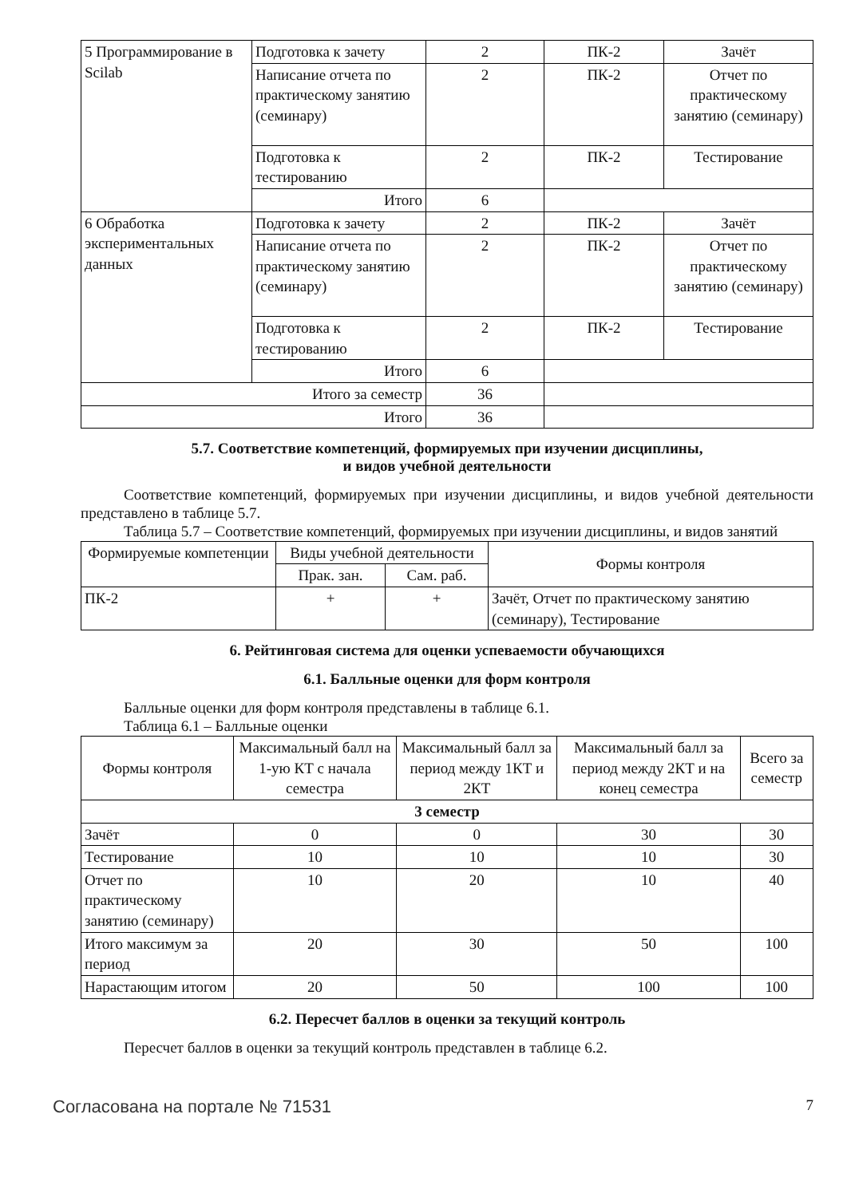| 5 Программирование в Scilab | Подготовка к зачету | 2 | ПК-2 | Зачёт |
| | Написание отчета по практическому занятию (семинару) | 2 | ПК-2 | Отчет по практическому занятию (семинару) |
| | Подготовка к тестированию | 2 | ПК-2 | Тестирование |
| | Итого | 6 | | |
| 6 Обработка экспериментальных данных | Подготовка к зачету | 2 | ПК-2 | Зачёт |
| | Написание отчета по практическому занятию (семинару) | 2 | ПК-2 | Отчет по практическому занятию (семинару) |
| | Подготовка к тестированию | 2 | ПК-2 | Тестирование |
| | Итого | 6 | | |
| Итого за семестр | | 36 | | |
| Итого | | 36 | | |
5.7. Соответствие компетенций, формируемых при изучении дисциплины,
и видов учебной деятельности
Соответствие компетенций, формируемых при изучении дисциплины, и видов учебной деятельности представлено в таблице 5.7.
Таблица 5.7 – Соответствие компетенций, формируемых при изучении дисциплины, и видов занятий
| Формируемые компетенции | Виды учебной деятельности | | Формы контроля |
| --- | --- | --- | --- |
| | Прак. зан. | Сам. раб. | |
| ПК-2 | + | + | Зачёт, Отчет по практическому занятию (семинару), Тестирование |
6. Рейтинговая система для оценки успеваемости обучающихся
6.1. Балльные оценки для форм контроля
Балльные оценки для форм контроля представлены в таблице 6.1.
Таблица 6.1 – Балльные оценки
| Формы контроля | Максимальный балл на 1-ую КТ с начала семестра | Максимальный балл за период между 1КТ и 2КТ | Максимальный балл за период между 2КТ и на конец семестра | Всего за семестр |
| --- | --- | --- | --- | --- |
| 3 семестр | | | | |
| Зачёт | 0 | 0 | 30 | 30 |
| Тестирование | 10 | 10 | 10 | 30 |
| Отчет по практическому занятию (семинару) | 10 | 20 | 10 | 40 |
| Итого максимум за период | 20 | 30 | 50 | 100 |
| Нарастающим итогом | 20 | 50 | 100 | 100 |
6.2. Пересчет баллов в оценки за текущий контроль
Пересчет баллов в оценки за текущий контроль представлен в таблице 6.2.
Согласована на портале № 71531 7